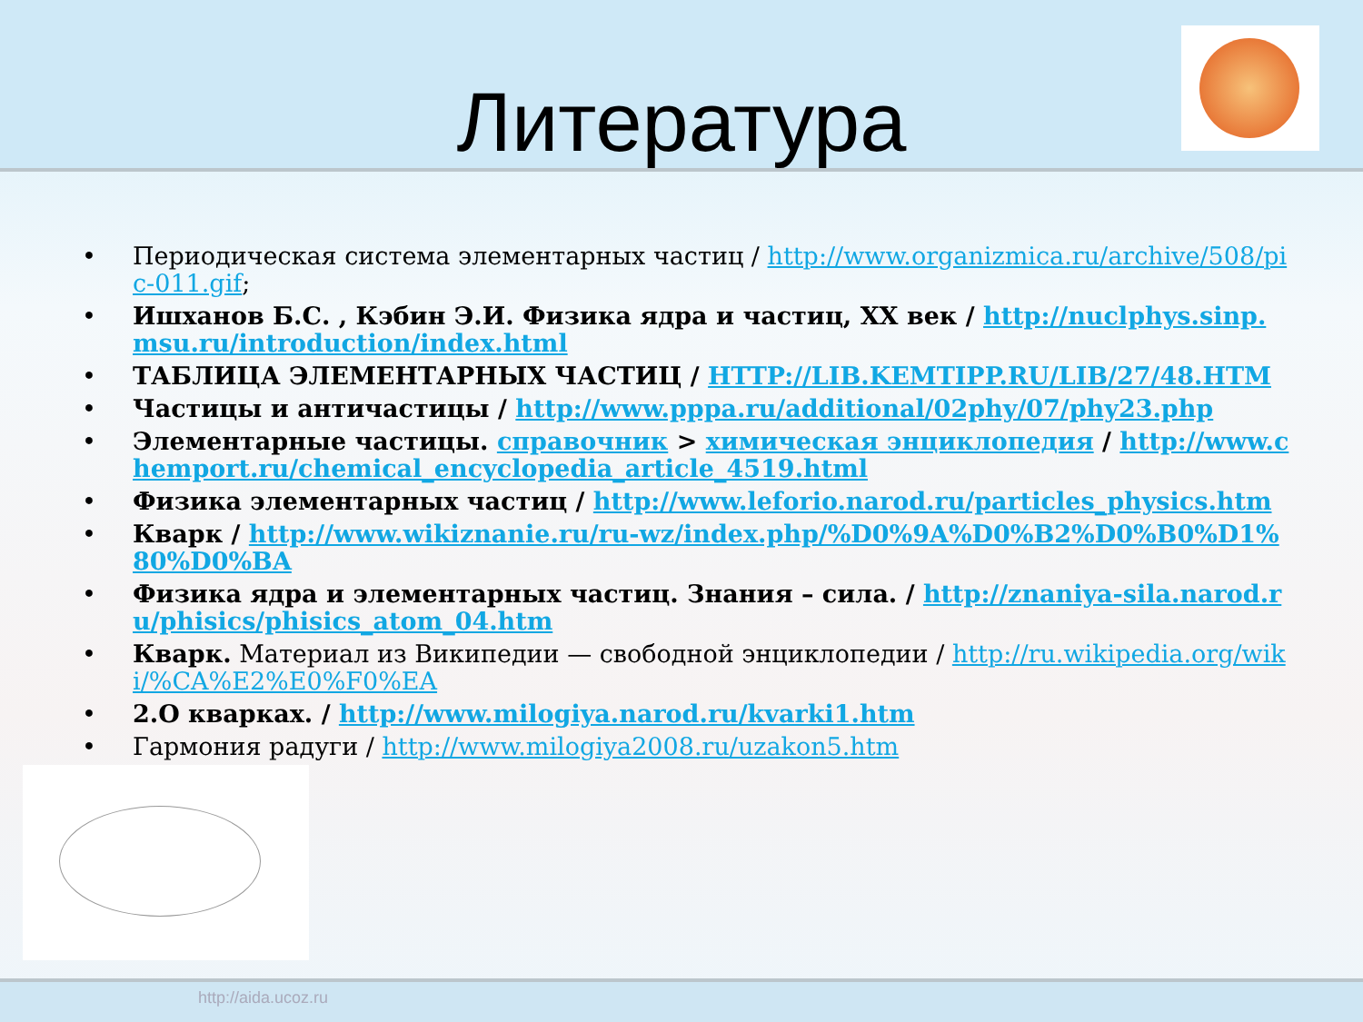Литература
• Периодическая система элементарных частиц / http://www.organizmica.ru/archive/508/pic-011.gif;
• Ишханов Б.С. , Кэбин Э.И. Физика ядра и частиц, XX век / http://nuclphys.sinp.msu.ru/introduction/index.html
• ТАБЛИЦА ЭЛЕМЕНТАРНЫХ ЧАСТИЦ / HTTP://LIB.KEMTIPP.RU/LIB/27/48.HTM
• Частицы и античастицы / http://www.pppa.ru/additional/02phy/07/phy23.php
• Элементарные частицы. справочник > химическая энциклопедия / http://www.chemport.ru/chemical_encyclopedia_article_4519.html
• Физика элементарных частиц / http://www.leforio.narod.ru/particles_physics.htm
• Кварк / http://www.wikiznanie.ru/ru-wz/index.php/%D0%9A%D0%B2%D0%B0%D1%80%D0%BA
• Физика ядра и элементарных частиц. Знания – сила. / http://znaniya-sila.narod.ru/phisics/phisics_atom_04.htm
• Кварк. Материал из Википедии — свободной энциклопедии / http://ru.wikipedia.org/wiki/%CA%E2%E0%F0%EA
• 2.О кварках. / http://www.milogiya.narod.ru/kvarki1.htm
• Гармония радуги / http://www.milogiya2008.ru/uzakon5.htm
http://aida.ucoz.ru